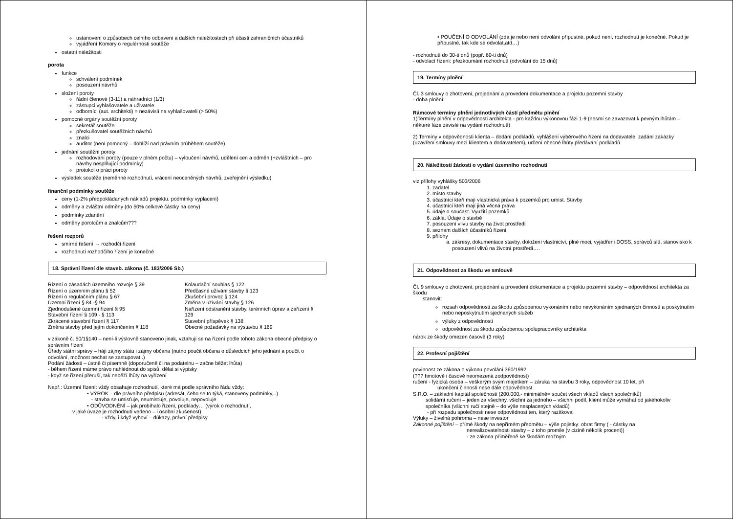ustanovení o způsobech celního odbavení a dalších náležitostech při účasti zahraničních účastníků
vyjádření Komory o regulérnosti soutěže
ostatní náležitosti
porota
funkce
schválení podmínek
posouzení návrhů
složení poroty
řádní členové (3-11) a náhradníci (1/3)
zástupci vyhlašovatele a uživatele
odborníci (aut. architekti) = nezávislí na vyhlašovateli (> 50%)
pomocné orgány soutěžní poroty
sekretář soutěže
přezkušovatel soutěžních návrhů
znalci
auditor (není pomocný – dohlíží nad právním průběhem soutěže)
jednání soutěžní poroty
rozhodování poroty (pouze v plném počtu) – vyloučení návrhů, udělení cen a odměn (+zvláštních – pro návrhy nesplňující podmínky)
protokol o práci poroty
výsledek soutěže (neměnné rozhodnutí, vrácení neoceněných návrhů, zveřejnění výsledku)
finanční podmínky soutěže
ceny (1-2% předpokládaných nákladů projektu, podmínky vyplacení)
odměny a zvláštní odměny (do 50% celkové částky na ceny)
podmínky zdanění
odměny porotcům a znalcům???
řešení rozporů
smírné řešení → rozhodčí řízení
rozhodnutí rozhodčího řízení je konečné
18. Správní řízení dle staveb. zákona (č. 183/2006 Sb.)
Řízení o zásadách územního rozvoje § 39
Řízení o územním plánu § 52
Řízení o regulačním plánu § 67
Územní řízení § 84 -§ 94
Zjednodušené územní řízení § 95
Stavební řízení § 109 - § 113
Zkrácené stavební řízení § 117
Změna stavby před jejím dokončením § 118
Kolaudační souhlas § 122
Předčasné užívání stavby § 123
Zkušební provoz § 124
Změna v užívání stavby § 126
Nařízení odstranění stavby, terénních úprav a zařízení § 129
Stavební příspěvek § 138
Obecné požadavky na výstavbu § 169
v zákoně č. 50/1§140 – není-li výslovně stanoveno jinak, vztahují se na řízení podle tohoto zákona obecné předpisy o správním řízení
Úřady státní správy – hájí zájmy státu i zájmy občana (nutno poučit občana o důsledcích jeho jednání a poučit o odvolání, možnost nechat se zastupovat..)
Podání žádosti – ústně či písemně (doporučeně či na podatelnu – začne běžet lhůta)
- během řízení máme právo nahlédnout do spisů, dělat si výpisky
- když se řízení přeruší, tak neběží lhůty na vyřízení
Např.: Územní řízení: vždy obsahuje rozhodnutí, které má podle správního řádu vždy:
• VÝROK – dle právního předpisu (adresát, čeho se to týká, stanoveny podmínky,..)
- stavba se umisťuje, neumisťuje, povoluje, nepovoluje
• ODŮVODNĚNÍ – jak probíhalo řízení, podklady… (výrok o rozhodnutí,
v jaké úvaze je rozhodnutí vedeno – i osobní zkušenost)
- vždy, i když vyhoví – důkazy, právní předpisy
• POUČENÍ O ODVOLÁNÍ (zda je nebo není odvolání přípustné, pokud není, rozhodnutí je konečné. Pokud je přípustné, tak kde se odvolat,atd…)
- rozhodnutí do 30-ti dnů (popř. 60-ti dnů)
- odvolací řízení: přezkoumání rozhodnutí (odvolání do 15 dnů)
19. Termíny plnění
Čl. 3 smlouvy o zhotovení, projednání a provedení dokumentace a projektu pozemní stavby
- doba plnění:
Rámcové termíny plnění jednotlivých částí předmětu plnění
1)Termíny plnění v odpovědnosti architekta - pro každou výkonovou fázi 1-9 (nesmí se zavazovat k pevným lhůtám – některé fáze závislé na vydání rozhodnutí)
2) Termíny v odpovědnosti klienta – dodání podkladů, vyhlášení výběrového řízení na dodavatele, zadání zakázky (uzavření smlouvy mezi klientem a dodavatelem), určení obecné lhůty předávání podkladů
20. Náležitosti žádosti o vydání územního rozhodnutí
viz přílohy vyhlášky 503/2006
1. zadatel
2. místo stavby
3. účastníci kteří mají vlastnická práva k pozemků pro umíst. Stavby
4. účastníci kteří mají jiná věcná práva
5. údaje o součast. Využití pozemků
6. zákla. Údaje o stavbě
7. posouzení vlivu stavby na život prostředí
8. seznam dalších účastníků řízeni
9. přílohy
a. zákresy, dokumentace stavby, doložení vlastnictví, plné moci, vyjádření DOSS, správců sítí, stanovisko k posouzení vlivů na životní prostředí….
21. Odpovědnost za škodu ve smlouvě
Čl. 9 smlouvy o zhotovení, projednání a provedení dokumentace a projektu pozemní stavby – odpovědnost architekta za škodu
stanovit:
rozsah odpovědnosti za škodu způsobenou vykonáním nebo nevykonáním sjednaných činností a poskytnutím nebo neposkytnutím sjednaných služeb
výluky z odpovědnosti
odpovědnost za škodu způsobenou spolupracovníky architekta
nárok ze škody omezen časově (3 roky)
22. Profesní pojištění
povinnost ze zákona o výkonu povolání 360/1992
(??? hmotově i časově neomezená zodpovědnost)
ručení - fyzická osoba – veškerým svým majetkem – záruka na stavbu 3 roky, odpovědnost 10 let, při
ukončení činnosti nese dále odpovědnost
S.R.O. – základní kapitál společnosti (200.000,- minimálně= součet všech vkladů všech společníků)
solidární ručení – jeden za všechny, všichni za jednoho – všichni podíl, klient může vymáhat od jakéhokoliv společníka (všichni ručí stejně – do výše nesplacených vkladů)
- při rozpadu společnosti nese odpovědnost ten, který razítkoval
Výluky – živelná pohroma – nese investor
Zákonné pojištění – přímé škody na nepřímém předmětu – výše pojistky: obrat firmy ( - částky na
nerealizovatelnosti stavby – z toho promile (v cizině několik procent))
- ze zákona přiměřeně ke škodám možným